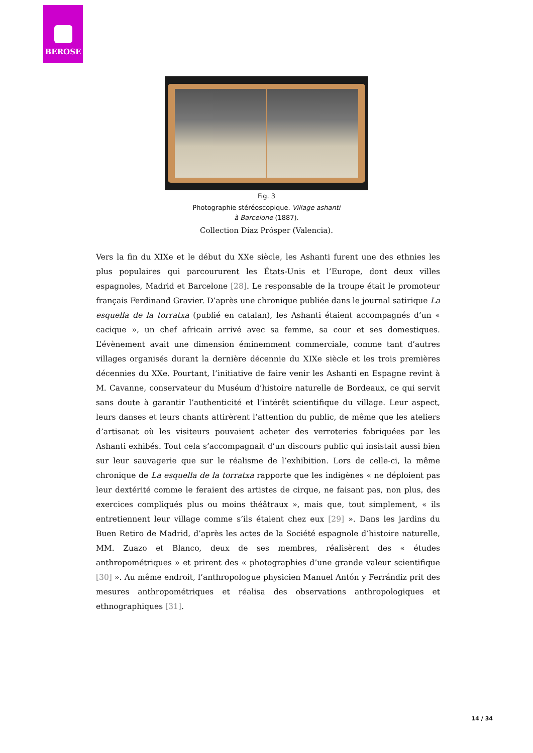BEROSE
Fig. 3
Photographie stéréoscopique. Village ashanti à Barcelone (1887).
Collection Díaz Prósper (Valencia).
Vers la fin du XIXe et le début du XXe siècle, les Ashanti furent une des ethnies les plus populaires qui parcoururent les États-Unis et l’Europe, dont deux villes espagnoles, Madrid et Barcelone [28]. Le responsable de la troupe était le promoteur français Ferdinand Gravier. D’après une chronique publiée dans le journal satirique La esquella de la torratxa (publié en catalan), les Ashanti étaient accompagnés d’un « cacique », un chef africain arrivé avec sa femme, sa cour et ses domestiques. L’évènement avait une dimension éminemment commerciale, comme tant d’autres villages organisés durant la dernière décennie du XIXe siècle et les trois premières décennies du XXe. Pourtant, l’initiative de faire venir les Ashanti en Espagne revint à M. Cavanne, conservateur du Muséum d’histoire naturelle de Bordeaux, ce qui servit sans doute à garantir l’authenticité et l’intérêt scientifique du village. Leur aspect, leurs danses et leurs chants attirèrent l’attention du public, de même que les ateliers d’artisanat où les visiteurs pouvaient acheter des verroteries fabriquées par les Ashanti exhibés. Tout cela s’accompagnait d’un discours public qui insistait aussi bien sur leur sauvagerie que sur le réalisme de l’exhibition. Lors de celle-ci, la même chronique de La esquella de la torratxa rapporte que les indigènes « ne déploient pas leur dextérité comme le feraient des artistes de cirque, ne faisant pas, non plus, des exercices compliqués plus ou moins théâtraux », mais que, tout simplement, « ils entretiennent leur village comme s’ils étaient chez eux [29] ». Dans les jardins du Buen Retiro de Madrid, d’après les actes de la Société espagnole d’histoire naturelle, MM. Zuazo et Blanco, deux de ses membres, réalisèrent des « études anthropométriques » et prirent des « photographies d’une grande valeur scientifique [30] ». Au même endroit, l’anthropologue physicien Manuel Antón y Ferrándiz prit des mesures anthropométriques et réalisa des observations anthropologiques et ethnographiques [31].
14 / 34